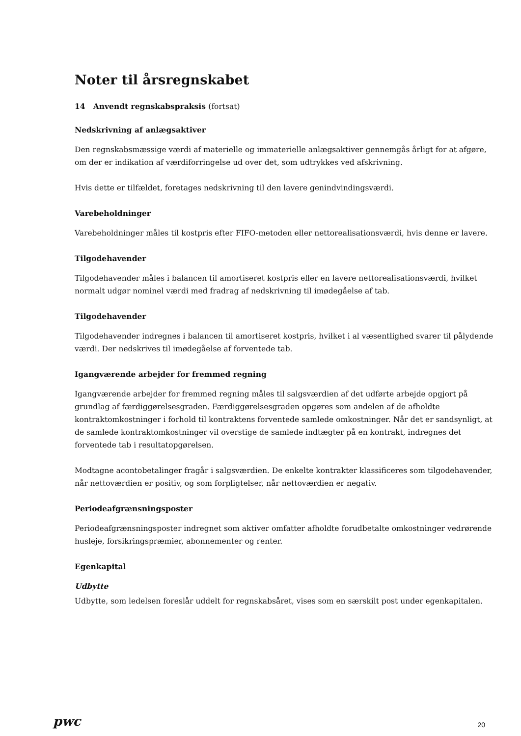Noter til årsregnskabet
14 Anvendt regnskabspraksis (fortsat)
Nedskrivning af anlægsaktiver
Den regnskabsmæssige værdi af materielle og immaterielle anlægsaktiver gennemgås årligt for at afgøre, om der er indikation af værdiforringelse ud over det, som udtrykkes ved afskrivning.
Hvis dette er tilfældet, foretages nedskrivning til den lavere genindvindingsværdi.
Varebeholdninger
Varebeholdninger måles til kostpris efter FIFO-metoden eller nettorealisationsværdi, hvis denne er lavere.
Tilgodehavender
Tilgodehavender måles i balancen til amortiseret kostpris eller en lavere nettorealisationsværdi, hvilket normalt udgør nominel værdi med fradrag af nedskrivning til imødegåelse af tab.
Tilgodehavender
Tilgodehavender indregnes i balancen til amortiseret kostpris, hvilket i al væsentlighed svarer til pålydende værdi. Der nedskrives til imødegåelse af forventede tab.
Igangværende arbejder for fremmed regning
Igangværende arbejder for fremmed regning måles til salgsværdien af det udførte arbejde opgjort på grundlag af færdiggørelsesgraden. Færdiggørelsesgraden opgøres som andelen af de afholdte kontraktomkostninger i forhold til kontraktens forventede samlede omkostninger. Når det er sandsynligt, at de samlede kontraktomkostninger vil overstige de samlede indtægter på en kontrakt, indregnes det forventede tab i resultatopgørelsen.
Modtagne acontobetalinger fragår i salgsværdien. De enkelte kontrakter klassificeres som tilgodehavender, når nettoværdien er positiv, og som forpligtelser, når nettoværdien er negativ.
Periodeafgrænsningsposter
Periodeafgrænsningsposter indregnet som aktiver omfatter afholdte forudbetalte omkostninger vedrørende husleje, forsikringspræmier, abonnementer og renter.
Egenkapital
Udbytte
Udbytte, som ledelsen foreslår uddelt for regnskabsåret, vises som en særskilt post under egenkapitalen.
pwc 20